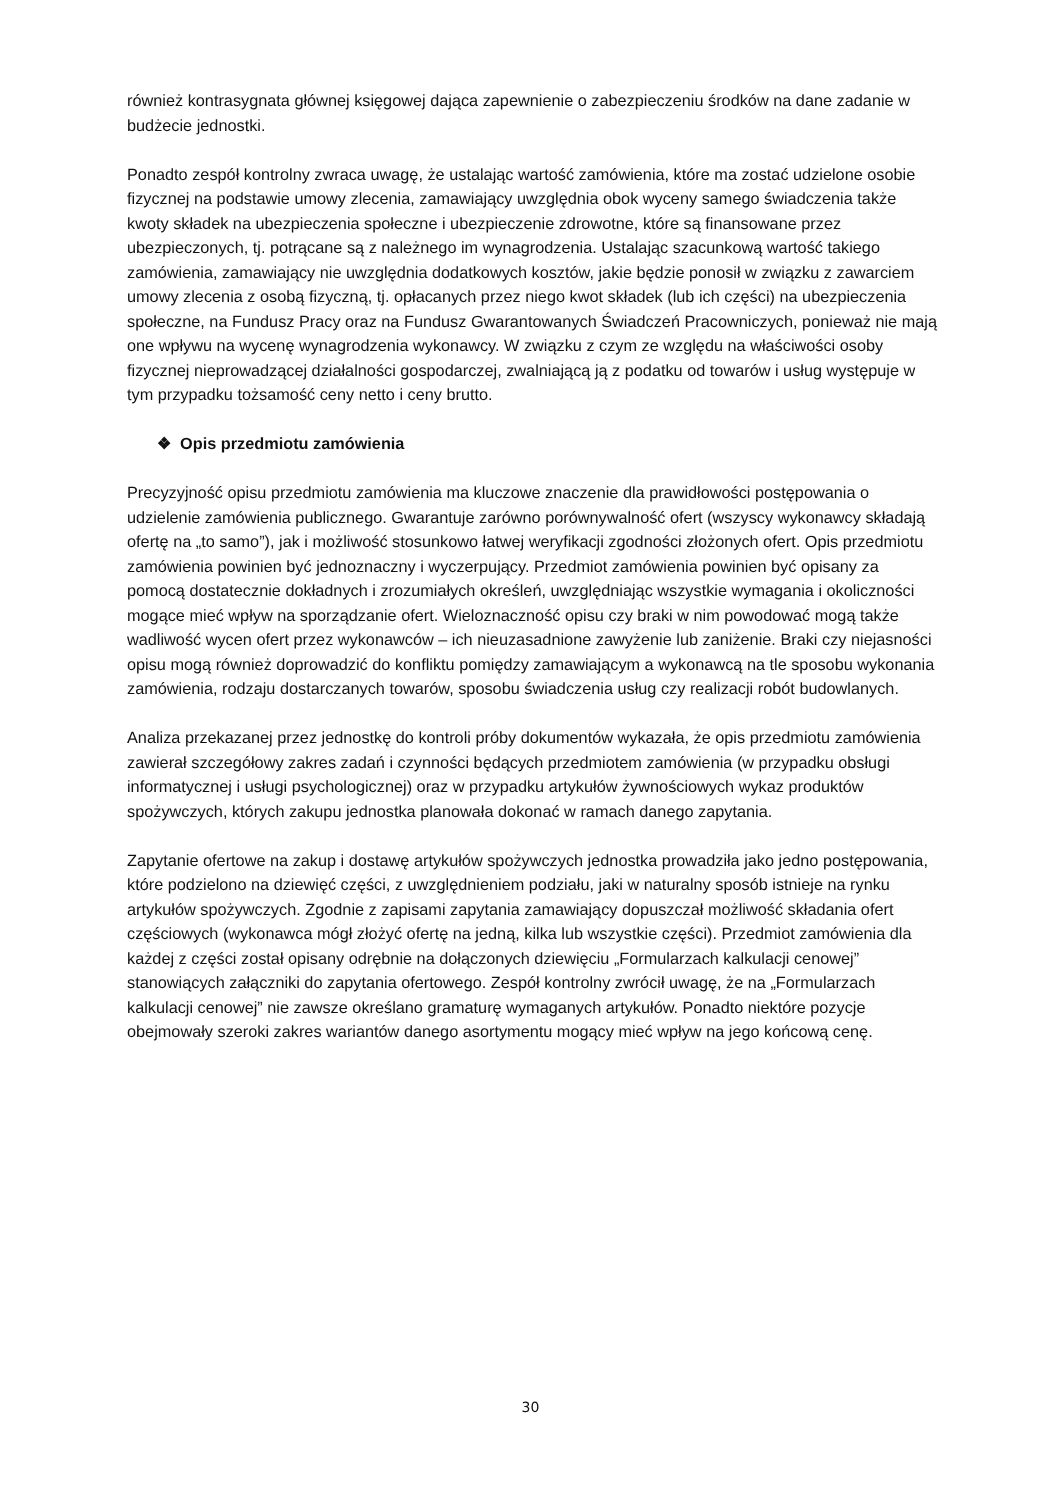również kontrasygnata głównej księgowej dająca zapewnienie o zabezpieczeniu środków na dane zadanie w budżecie jednostki.
Ponadto zespół kontrolny zwraca uwagę, że ustalając wartość zamówienia, które ma zostać udzielone osobie fizycznej na podstawie umowy zlecenia, zamawiający uwzględnia obok wyceny samego świadczenia także kwoty składek na ubezpieczenia społeczne i ubezpieczenie zdrowotne, które są finansowane przez ubezpieczonych, tj. potrącane są z należnego im wynagrodzenia. Ustalając szacunkową wartość takiego zamówienia, zamawiający nie uwzględnia dodatkowych kosztów, jakie będzie ponosił w związku z zawarciem umowy zlecenia z osobą fizyczną, tj. opłacanych przez niego kwot składek (lub ich części) na ubezpieczenia społeczne, na Fundusz Pracy oraz na Fundusz Gwarantowanych Świadczeń Pracowniczych, ponieważ nie mają one wpływu na wycenę wynagrodzenia wykonawcy. W związku z czym ze względu na właściwości osoby fizycznej nieprowadzącej działalności gospodarczej, zwalniającą ją z podatku od towarów i usług występuje w tym przypadku tożsamość ceny netto i ceny brutto.
❖ Opis przedmiotu zamówienia
Precyzyjność opisu przedmiotu zamówienia ma kluczowe znaczenie dla prawidłowości postępowania o udzielenie zamówienia publicznego. Gwarantuje zarówno porównywalność ofert (wszyscy wykonawcy składają ofertę na „to samo”), jak i możliwość stosunkowo łatwej weryfikacji zgodności złożonych ofert. Opis przedmiotu zamówienia powinien być jednoznaczny i wyczerpujący. Przedmiot zamówienia powinien być opisany za pomocą dostatecznie dokładnych i zrozumiałych określeń, uwzględniając wszystkie wymagania i okoliczności mogące mieć wpływ na sporządzanie ofert. Wieloznaczność opisu czy braki w nim powodować mogą także wadliwość wycen ofert przez wykonawców – ich nieuzasadnione zawyżenie lub zaniżenie. Braki czy niejasności opisu mogą również doprowadzić do konfliktu pomiędzy zamawiającym a wykonawcą na tle sposobu wykonania zamówienia, rodzaju dostarczanych towarów, sposobu świadczenia usług czy realizacji robót budowlanych.
Analiza przekazanej przez jednostkę do kontroli próby dokumentów wykazała, że opis przedmiotu zamówienia zawierał szczegółowy zakres zadań i czynności będących przedmiotem zamówienia (w przypadku obsługi informatycznej i usługi psychologicznej) oraz w przypadku artykułów żywnościowych wykaz produktów spożywczych, których zakupu jednostka planowała dokonać w ramach danego zapytania.
Zapytanie ofertowe na zakup i dostawę artykułów spożywczych jednostka prowadziła jako jedno postępowania, które podzielono na dziewięć części, z uwzględnieniem podziału, jaki w naturalny sposób istnieje na rynku artykułów spożywczych. Zgodnie z zapisami zapytania zamawiający dopuszczał możliwość składania ofert częściowych (wykonawca mógł złożyć ofertę na jedną, kilka lub wszystkie części). Przedmiot zamówienia dla każdej z części został opisany odrębnie na dołączonych dziewięciu „Formularzach kalkulacji cenowej” stanowiących załączniki do zapytania ofertowego. Zespół kontrolny zwrócił uwagę, że na „Formularzach kalkulacji cenowej” nie zawsze określano gramaturę wymaganych artykułów. Ponadto niektóre pozycje obejmowały szeroki zakres wariantów danego asortymentu mogący mieć wpływ na jego końcową cenę.
30